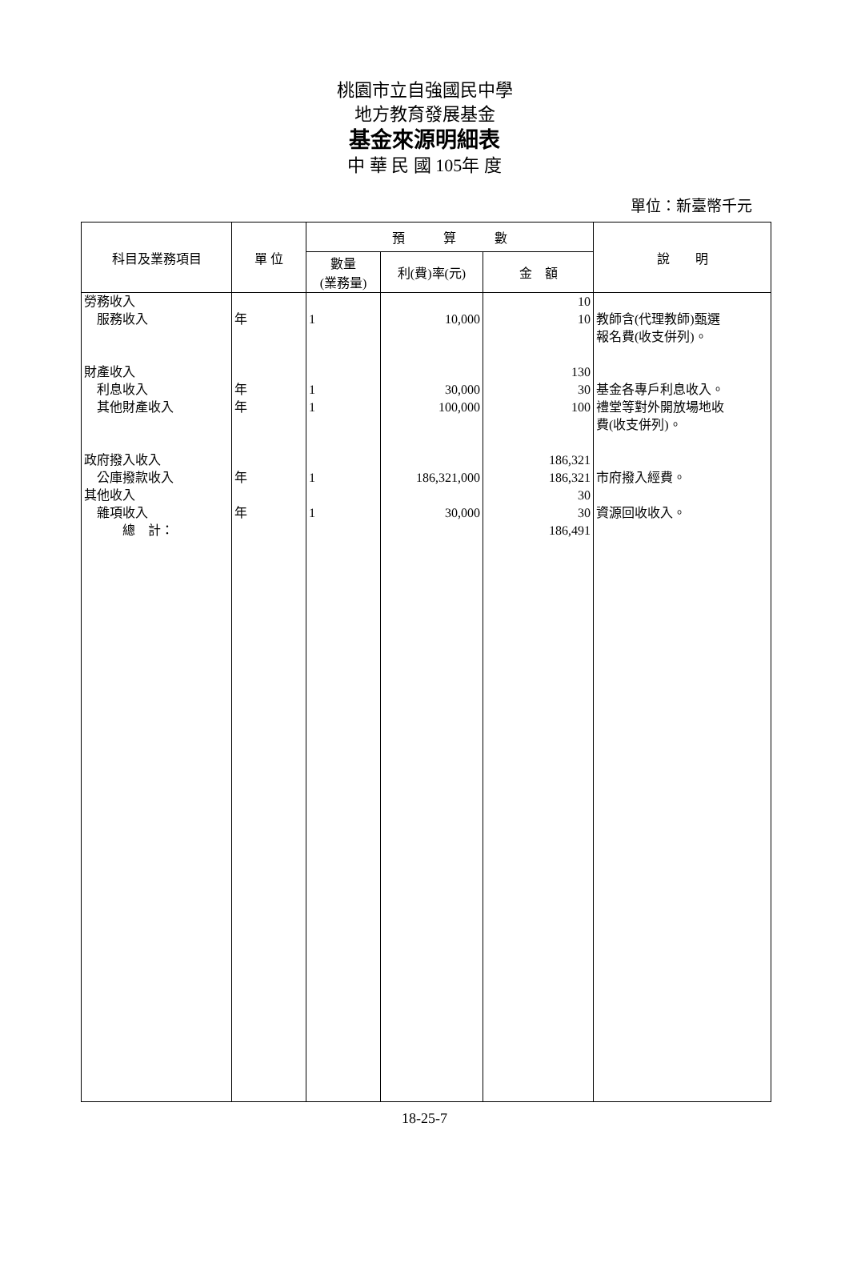桃園市立自強國民中學
地方教育發展基金
基金來源明細表
中 華 民 國 105年 度
單位：新臺幣千元
| 科目及業務項目 | 單 位 | 預 算 數 | | | 說 明 |
| --- | --- | --- | --- | --- | --- |
| | | 數量 (業務量) | 利(費)率(元) | 金 額 | |
| 勞務收入 服務收入 財產收入 利息收入 其他財產收入 政府撥入收入 公庫撥款收入 其他收入 雜項收入 總 計： | 年 年 年 年 年 | 1 1 1 1 1 | 10,000 30,000 100,000 186,321,000 30,000 | 10 10 130 30 100 186,321 186,321 30 30 186,491 | 教師含(代理教師)甄選 報名費(收支併列)。 基金各專戶利息收入。 禮堂等對外開放場地收 費(收支併列)。 市府撥入經費。 資源回收收入。 |
18-25-7